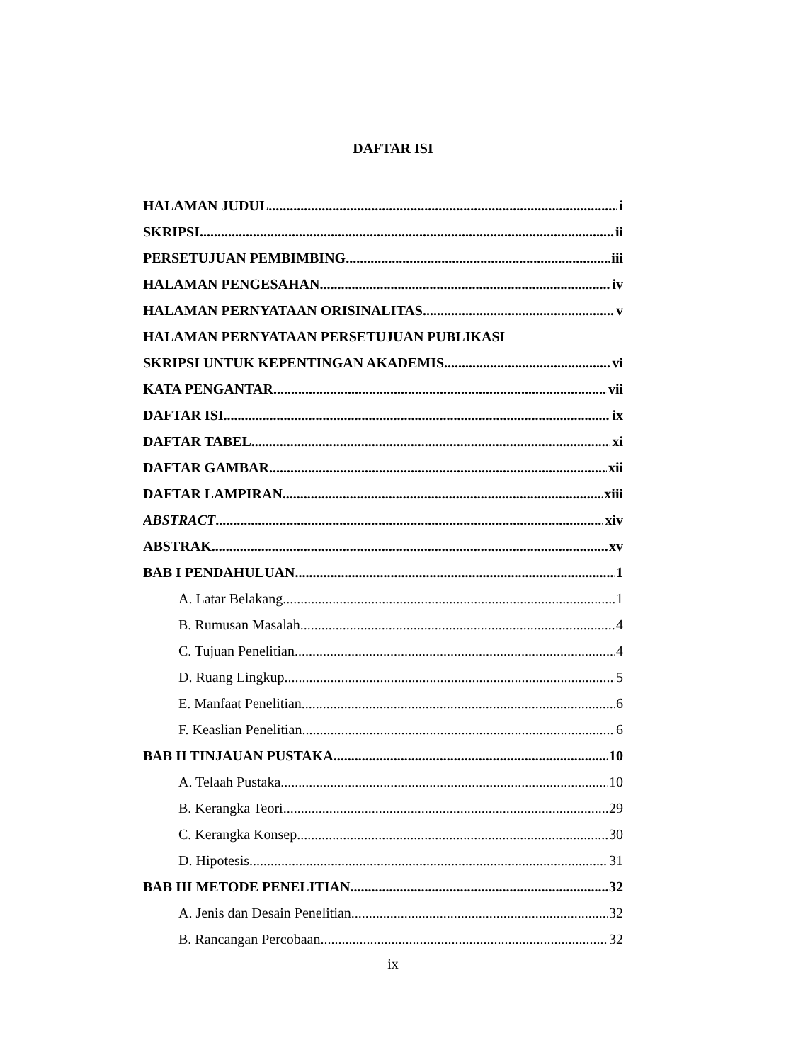DAFTAR ISI
HALAMAN JUDUL i
SKRIPSI ii
PERSETUJUAN PEMBIMBING iii
HALAMAN PENGESAHAN iv
HALAMAN PERNYATAAN ORISINALITAS v
HALAMAN PERNYATAAN PERSETUJUAN PUBLIKASI
SKRIPSI UNTUK KEPENTINGAN AKADEMIS vi
KATA PENGANTAR vii
DAFTAR ISI ix
DAFTAR TABEL xi
DAFTAR GAMBAR xii
DAFTAR LAMPIRAN xiii
ABSTRACT xiv
ABSTRAK xv
BAB I PENDAHULUAN 1
A. Latar Belakang 1
B. Rumusan Masalah 4
C. Tujuan Penelitian 4
D. Ruang Lingkup 5
E. Manfaat Penelitian 6
F. Keaslian Penelitian 6
BAB II TINJAUAN PUSTAKA 10
A. Telaah Pustaka 10
B. Kerangka Teori 29
C. Kerangka Konsep 30
D. Hipotesis 31
BAB III METODE PENELITIAN 32
A. Jenis dan Desain Penelitian 32
B. Rancangan Percobaan 32
ix